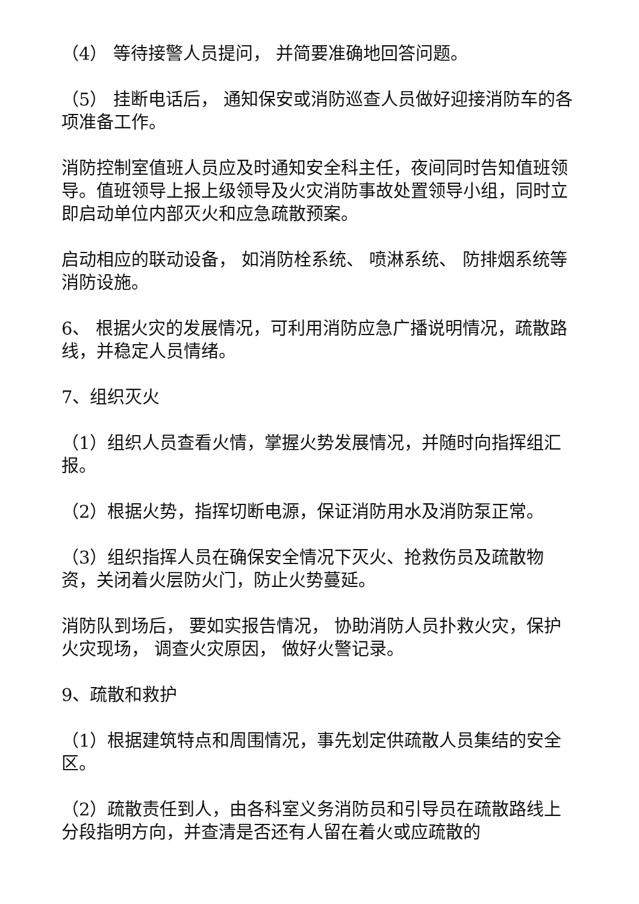（4） 等待接警人员提问， 并简要准确地回答问题。
（5） 挂断电话后， 通知保安或消防巡查人员做好迎接消防车的各项准备工作。
消防控制室值班人员应及时通知安全科主任，夜间同时告知值班领导。值班领导上报上级领导及火灾消防事故处置领导小组，同时立即启动单位内部灭火和应急疏散预案。
启动相应的联动设备， 如消防栓系统、 喷淋系统、 防排烟系统等消防设施。
6、 根据火灾的发展情况，可利用消防应急广播说明情况，疏散路线，并稳定人员情绪。
7、组织灭火
（1）组织人员查看火情，掌握火势发展情况，并随时向指挥组汇报。
（2）根据火势，指挥切断电源，保证消防用水及消防泵正常。
（3）组织指挥人员在确保安全情况下灭火、抢救伤员及疏散物资，关闭着火层防火门，防止火势蔓延。
消防队到场后， 要如实报告情况， 协助消防人员扑救火灾，保护火灾现场， 调查火灾原因， 做好火警记录。
9、疏散和救护
（1）根据建筑特点和周围情况，事先划定供疏散人员集结的安全区。
（2）疏散责任到人，由各科室义务消防员和引导员在疏散路线上分段指明方向，并查清是否还有人留在着火或应疏散的